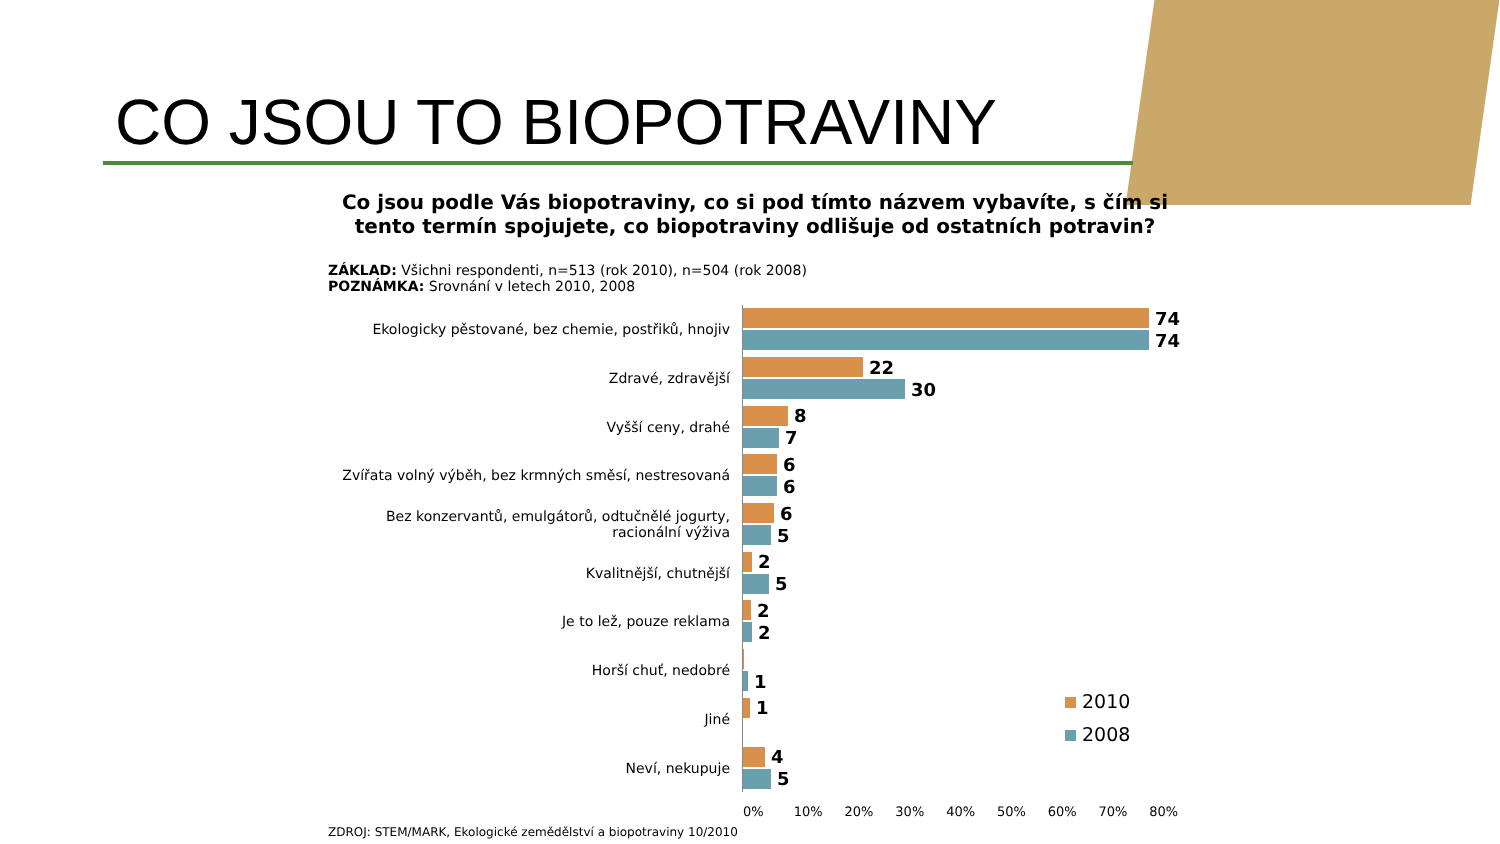CO JSOU TO BIOPOTRAVINY
Co jsou podle Vás biopotraviny, co si pod tímto názvem vybavíte, s čím si tento termín spojujete, co biopotraviny odlišuje od ostatních potravin?
ZÁKLAD: Všichni respondenti, n=513 (rok 2010), n=504 (rok 2008)
POZNÁMKA: Srovnání v letech 2010, 2008
Ekologicky pěstované, bez chemie, postřiků, hnojiv
74
74
Zdravé, zdravější
22
30
Vyšší ceny, drahé
8
7
Zvířata volný výběh, bez krmných směsí, nestresovaná
6
6
Bez konzervantů, emulgátorů, odtučnělé jogurty, racionální výživa
6
5
Kvalitnější, chutnější
2
5
Je to lež, pouze reklama
2
2
Horší chuť, nedobré
1
Jiné
1
Neví, nekupuje
4
5
0% 10% 20% 30% 40% 50% 60% 70% 80%
2010
2008
ZDROJ: STEM/MARK, Ekologické zemědělství a biopotraviny 10/2010